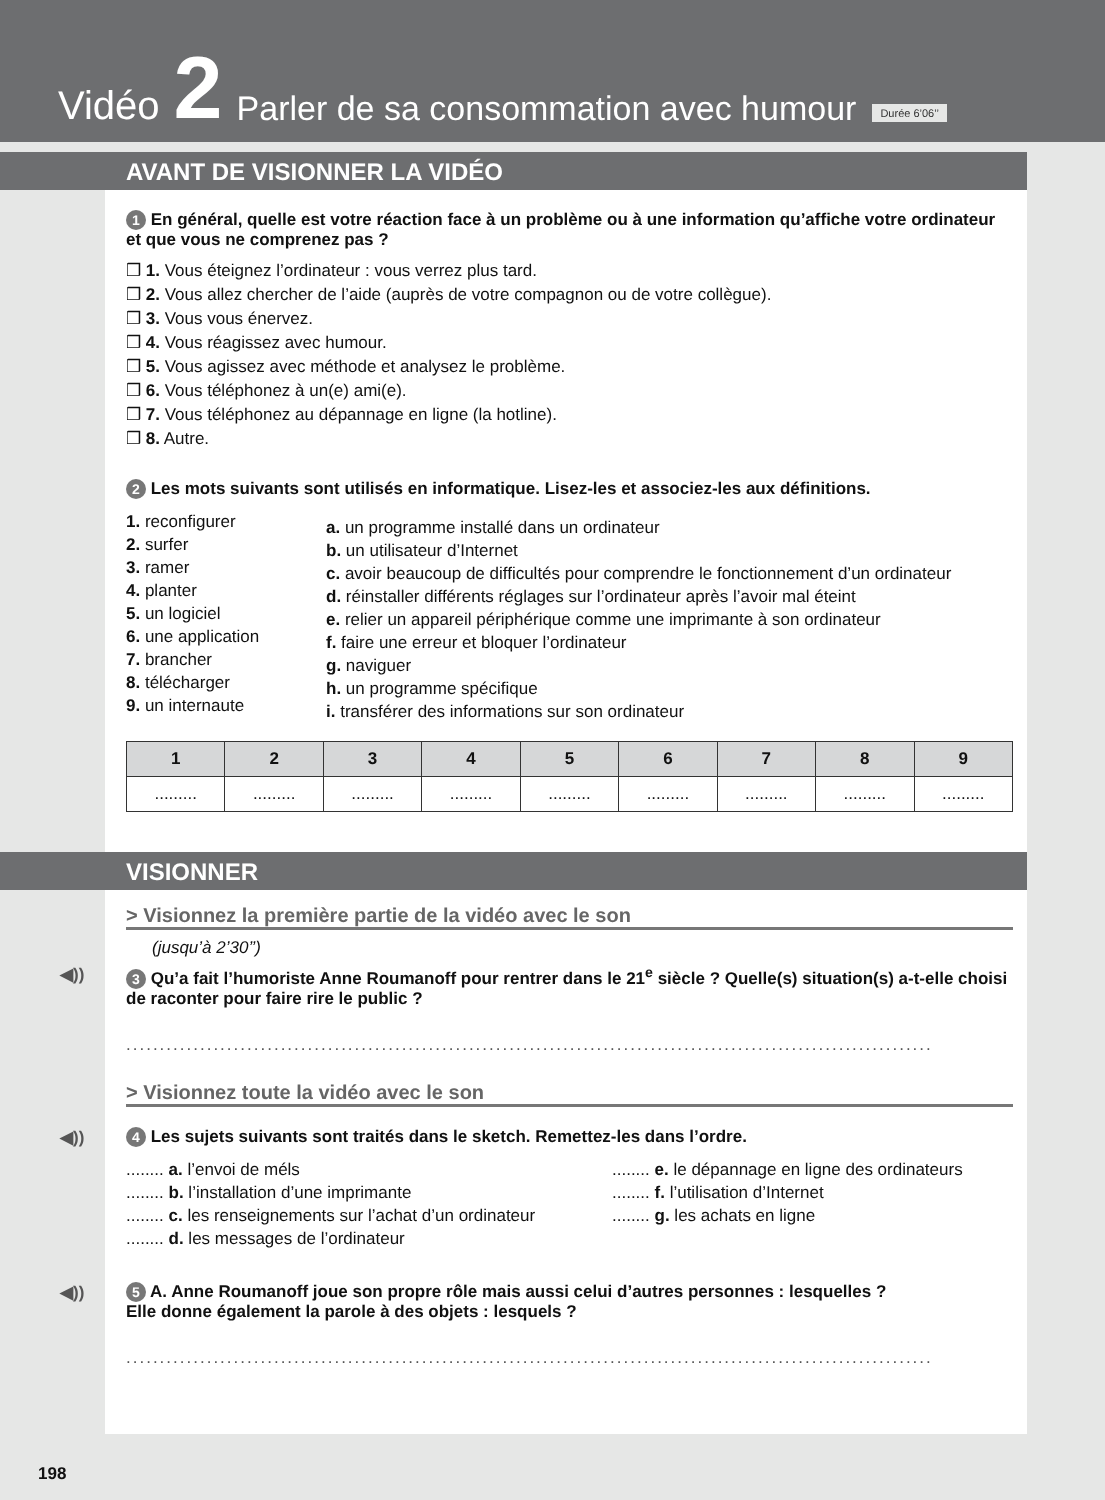Vidéo 2 Parler de sa consommation avec humour Durée 6’06’’
AVANT DE VISIONNER LA VIDÉO
1 En général, quelle est votre réaction face à un problème ou à une information qu’affiche votre ordinateur et que vous ne comprenez pas ?
❒ 1. Vous éteignez l’ordinateur : vous verrez plus tard.
❒ 2. Vous allez chercher de l’aide (auprès de votre compagnon ou de votre collègue).
❒ 3. Vous vous énervez.
❒ 4. Vous réagissez avec humour.
❒ 5. Vous agissez avec méthode et analysez le problème.
❒ 6. Vous téléphonez à un(e) ami(e).
❒ 7. Vous téléphonez au dépannage en ligne (la hotline).
❒ 8. Autre.
2 Les mots suivants sont utilisés en informatique. Lisez-les et associez-les aux définitions.
1. reconfigurer
2. surfer
3. ramer
4. planter
5. un logiciel
6. une application
7. brancher
8. télécharger
9. un internaute
a. un programme installé dans un ordinateur
b. un utilisateur d’Internet
c. avoir beaucoup de difficultés pour comprendre le fonctionnement d’un ordinateur
d. réinstaller différents réglages sur l’ordinateur après l’avoir mal éteint
e. relier un appareil périphérique comme une imprimante à son ordinateur
f. faire une erreur et bloquer l’ordinateur
g. naviguer
h. un programme spécifique
i. transférer des informations sur son ordinateur
| 1 | 2 | 3 | 4 | 5 | 6 | 7 | 8 | 9 |
| --- | --- | --- | --- | --- | --- | --- | --- | --- |
| ......... | ......... | ......... | ......... | ......... | ......... | ......... | ......... | ......... |
VISIONNER
> Visionnez la première partie de la vidéo avec le son
(jusqu’à 2’30’’)
◀)) 3 Qu’a fait l’humoriste Anne Roumanoff pour rentrer dans le 21<sup>e</sup> siècle ? Quelle(s) situation(s) a-t-elle choisi de raconter pour faire rire le public ?
........................................................................................................................
> Visionnez toute la vidéo avec le son
◀)) 4 Les sujets suivants sont traités dans le sketch. Remettez-les dans l’ordre.
........ a. l’envoi de méls
........ b. l’installation d’une imprimante
........ c. les renseignements sur l’achat d’un ordinateur
........ d. les messages de l’ordinateur
........ e. le dépannage en ligne des ordinateurs
........ f. l’utilisation d’Internet
........ g. les achats en ligne
◀)) 5 A. Anne Roumanoff joue son propre rôle mais aussi celui d’autres personnes : lesquelles ?
Elle donne également la parole à des objets : lesquels ?
........................................................................................................................
198